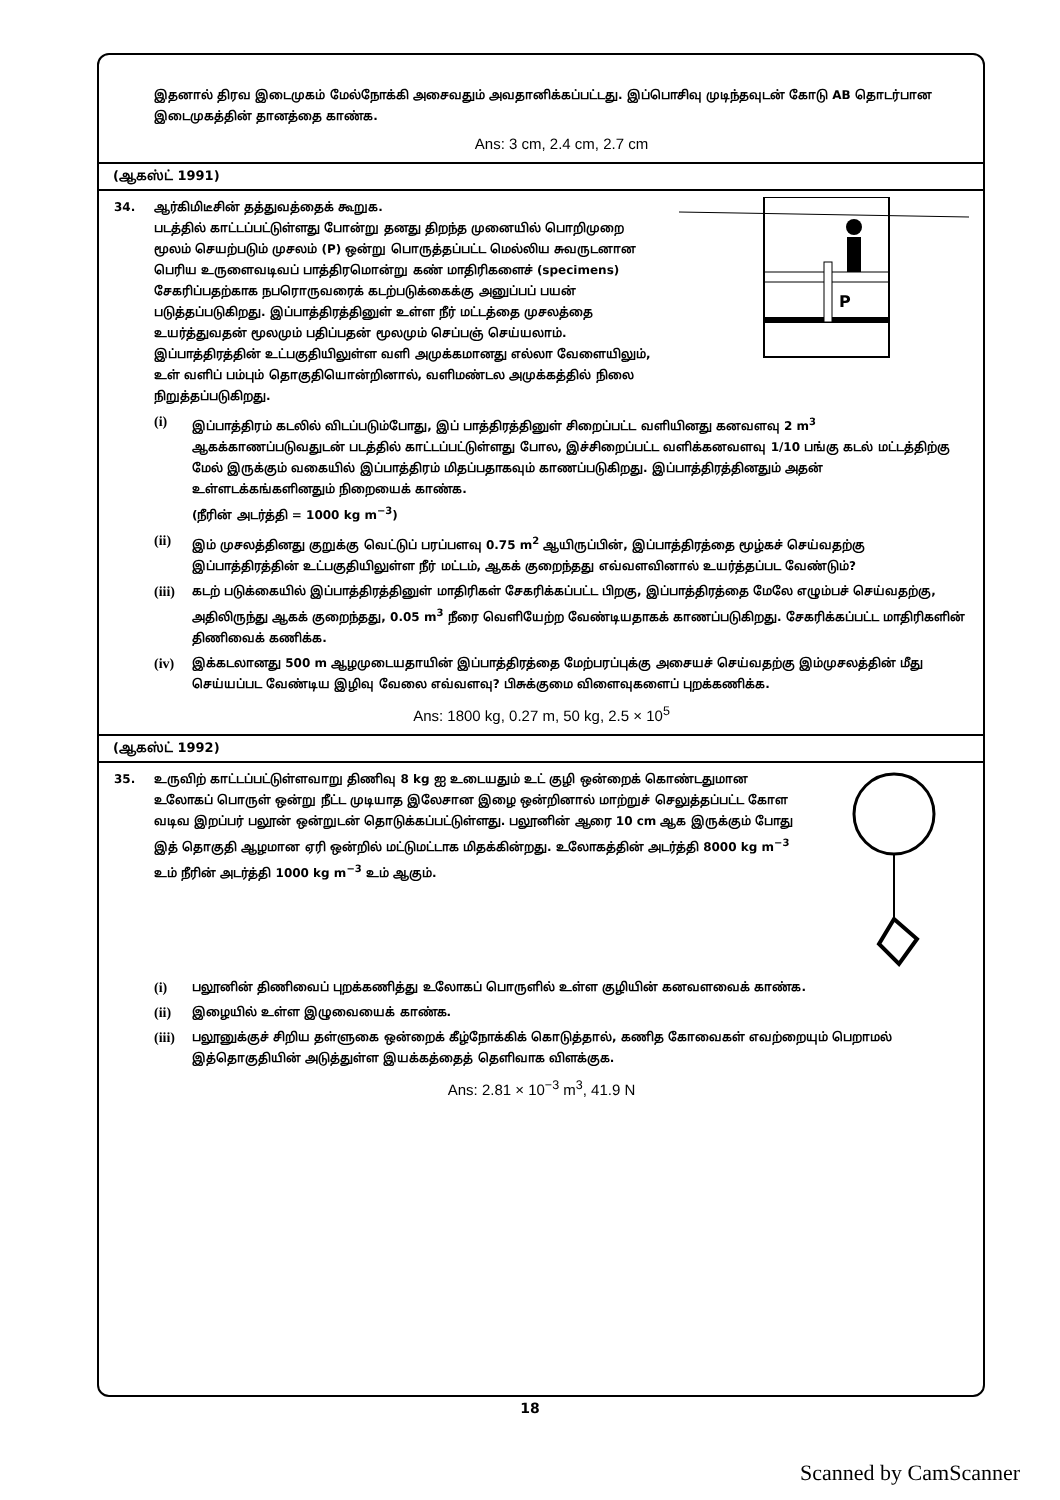இதனால் திரவ இடைமுகம் மேல்நோக்கி அசைவதும் அவதானிக்கப்பட்டது. இப்பொசிவு முடிந்தவுடன் கோடு AB தொடர்பான இடைமுகத்தின் தானத்தை காண்க.
Ans: 3 cm, 2.4 cm, 2.7 cm
(ஆகஸ்ட் 1991)
34.
P
ஆர்கிமிடீசின் தத்துவத்தைக் கூறுக.
படத்தில் காட்டப்பட்டுள்ளது போன்று தனது திறந்த முனையில் பொறிமுறை மூலம் செயற்படும் முசலம் (P) ஒன்று பொருத்தப்பட்ட மெல்லிய சுவருடனான பெரிய உருளைவடிவப் பாத்திரமொன்று கண் மாதிரிகளைச் (specimens) சேகரிப்பதற்காக நபரொருவரைக் கடற்படுக்கைக்கு அனுப்பப் பயன் படுத்தப்படுகிறது. இப்பாத்திரத்தினுள் உள்ள நீர் மட்டத்தை முசலத்தை உயர்த்துவதன் மூலமும் பதிப்பதன் மூலமும் செப்பஞ் செய்யலாம். இப்பாத்திரத்தின் உட்பகுதியிலுள்ள வளி அமுக்கமானது எல்லா வேளையிலும், உள் வளிப் பம்பும் தொகுதியொன்றினால், வளிமண்டல அமுக்கத்தில் நிலை நிறுத்தப்படுகிறது.
(i) இப்பாத்திரம் கடலில் விடப்படும்போது, இப் பாத்திரத்தினுள் சிறைப்பட்ட வளியினது கனவளவு 2 m<sup>3</sup> ஆகக்காணப்படுவதுடன் படத்தில் காட்டப்பட்டுள்ளது போல, இச்சிறைப்பட்ட வளிக்கனவளவு 1/10 பங்கு கடல் மட்டத்திற்கு மேல் இருக்கும் வகையில் இப்பாத்திரம் மிதப்பதாகவும் காணப்படுகிறது. இப்பாத்திரத்தினதும் அதன் உள்ளடக்கங்களினதும் நிறையைக் காண்க.
(நீரின் அடர்த்தி = 1000 kg m<sup>−3</sup>)
(ii) இம் முசலத்தினது குறுக்கு வெட்டுப் பரப்பளவு 0.75 m<sup>2</sup> ஆயிருப்பின், இப்பாத்திரத்தை மூழ்கச் செய்வதற்கு இப்பாத்திரத்தின் உட்பகுதியிலுள்ள நீர் மட்டம், ஆகக் குறைந்தது எவ்வளவினால் உயர்த்தப்பட வேண்டும்?
(iii) கடற் படுக்கையில் இப்பாத்திரத்தினுள் மாதிரிகள் சேகரிக்கப்பட்ட பிறகு, இப்பாத்திரத்தை மேலே எழும்பச் செய்வதற்கு, அதிலிருந்து ஆகக் குறைந்தது, 0.05 m<sup>3</sup> நீரை வெளியேற்ற வேண்டியதாகக் காணப்படுகிறது. சேகரிக்கப்பட்ட மாதிரிகளின் திணிவைக் கணிக்க.
(iv) இக்கடலானது 500 m ஆழமுடையதாயின் இப்பாத்திரத்தை மேற்பரப்புக்கு அசையச் செய்வதற்கு இம்முசலத்தின் மீது செய்யப்பட வேண்டிய இழிவு வேலை எவ்வளவு? பிசுக்குமை விளைவுகளைப் புறக்கணிக்க.
Ans: 1800 kg, 0.27 m, 50 kg, 2.5 × 10<sup>5</sup>
(ஆகஸ்ட் 1992)
35. உருவிற் காட்டப்பட்டுள்ளவாறு திணிவு 8 kg ஐ உடையதும் உட் குழி ஒன்றைக் கொண்டதுமான உலோகப் பொருள் ஒன்று நீட்ட முடியாத இலேசான இழை ஒன்றினால் மாற்றுச் செலுத்தப்பட்ட கோள வடிவ இறப்பர் பலூன் ஒன்றுடன் தொடுக்கப்பட்டுள்ளது. பலூனின் ஆரை 10 cm ஆக இருக்கும் போது இத் தொகுதி ஆழமான ஏரி ஒன்றில் மட்டுமட்டாக மிதக்கின்றது. உலோகத்தின் அடர்த்தி 8000 kg m<sup>−3</sup> உம் நீரின் அடர்த்தி 1000 kg m<sup>−3</sup> உம் ஆகும்.
(i) பலூனின் திணிவைப் புறக்கணித்து உலோகப் பொருளில் உள்ள குழியின் கனவளவைக் காண்க.
(ii) இழையில் உள்ள இழுவையைக் காண்க.
(iii) பலூனுக்குச் சிறிய தள்ளுகை ஒன்றைக் கீழ்நோக்கிக் கொடுத்தால், கணித கோவைகள் எவற்றையும் பெறாமல் இத்தொகுதியின் அடுத்துள்ள இயக்கத்தைத் தெளிவாக விளக்குக.
Ans: 2.81 × 10<sup>−3</sup> m<sup>3</sup>, 41.9 N
18
Scanned by CamScanner